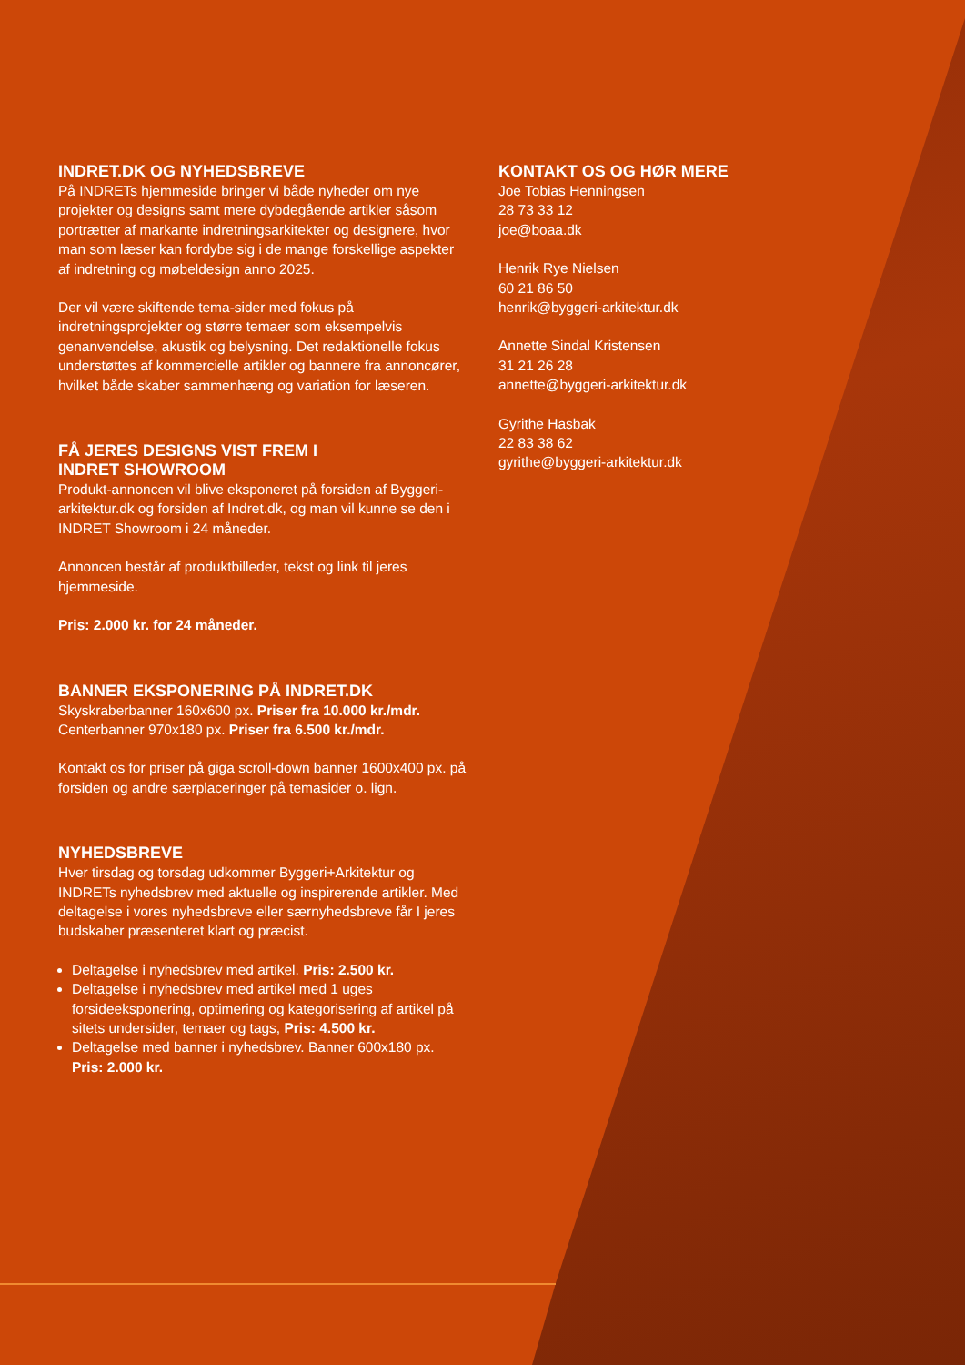INDRET.DK OG NYHEDSBREVE
På INDRETs hjemmeside bringer vi både nyheder om nye projekter og designs samt mere dybdegående artikler såsom portrætter af markante indretningsarkitekter og designere, hvor man som læser kan fordybe sig i de mange forskellige aspekter af indretning og møbeldesign anno 2025.
Der vil være skiftende tema-sider med fokus på indretningsprojekter og større temaer som eksempelvis genanvendelse, akustik og belysning. Det redaktionelle fokus understøttes af kommercielle artikler og bannere fra annoncører, hvilket både skaber sammenhæng og variation for læseren.
FÅ JERES DESIGNS VIST FREM I
INDRET SHOWROOM
Produkt-annoncen vil blive eksponeret på forsiden af Byggeri-arkitektur.dk og forsiden af Indret.dk, og man vil kunne se den i INDRET Showroom i 24 måneder.
Annoncen består af produktbilleder, tekst og link til jeres hjemmeside.
Pris: 2.000 kr. for 24 måneder.
BANNER EKSPONERING PÅ INDRET.DK
Skyskraberbanner 160x600 px. Priser fra 10.000 kr./mdr.
Centerbanner 970x180 px. Priser fra 6.500 kr./mdr.
Kontakt os for priser på giga scroll-down banner 1600x400 px. på forsiden og andre særplaceringer på temasider o. lign.
NYHEDSBREVE
Hver tirsdag og torsdag udkommer Byggeri+Arkitektur og INDRETs nyhedsbrev med aktuelle og inspirerende artikler. Med deltagelse i vores nyhedsbreve eller særnyhedsbreve får I jeres budskaber præsenteret klart og præcist.
Deltagelse i nyhedsbrev med artikel. Pris: 2.500 kr.
Deltagelse i nyhedsbrev med artikel med 1 uges forsideeksponering, optimering og kategorisering af artikel på sitets undersider, temaer og tags, Pris: 4.500 kr.
Deltagelse med banner i nyhedsbrev. Banner 600x180 px. Pris: 2.000 kr.
KONTAKT OS OG HØR MERE
Joe Tobias Henningsen
28 73 33 12
joe@boaa.dk
Henrik Rye Nielsen
60 21 86 50
henrik@byggeri-arkitektur.dk
Annette Sindal Kristensen
31 21 26 28
annette@byggeri-arkitektur.dk
Gyrithe Hasbak
22 83 38 62
gyrithe@byggeri-arkitektur.dk